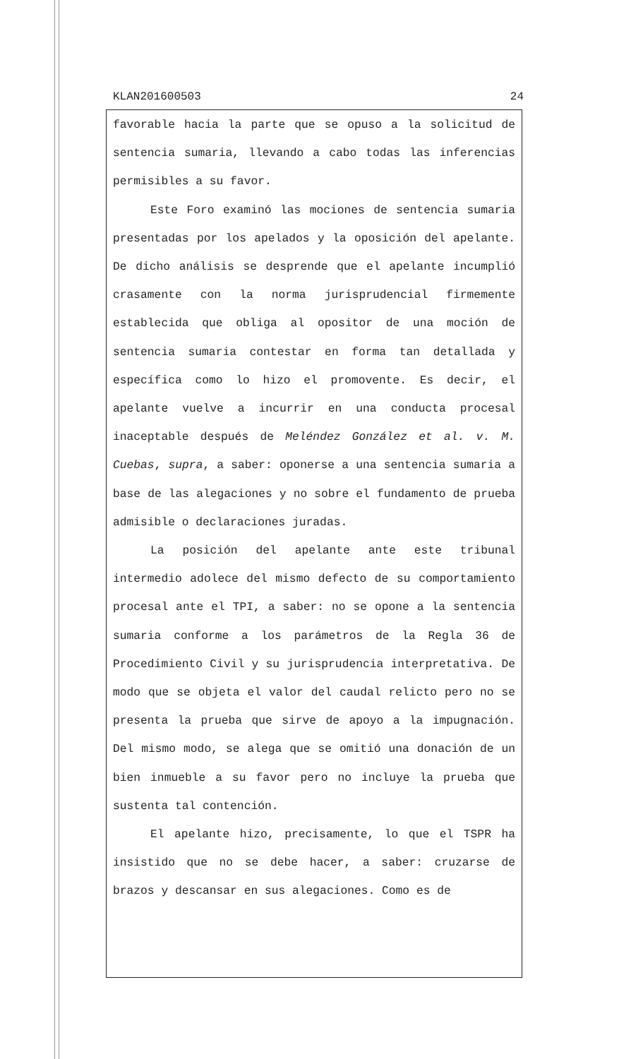KLAN201600503 24
favorable hacia la parte que se opuso a la solicitud de sentencia sumaria, llevando a cabo todas las inferencias permisibles a su favor.
Este Foro examinó las mociones de sentencia sumaria presentadas por los apelados y la oposición del apelante. De dicho análisis se desprende que el apelante incumplió crasamente con la norma jurisprudencial firmemente establecida que obliga al opositor de una moción de sentencia sumaria contestar en forma tan detallada y específica como lo hizo el promovente. Es decir, el apelante vuelve a incurrir en una conducta procesal inaceptable después de Meléndez González et al. v. M. Cuebas, supra, a saber: oponerse a una sentencia sumaria a base de las alegaciones y no sobre el fundamento de prueba admisible o declaraciones juradas.
La posición del apelante ante este tribunal intermedio adolece del mismo defecto de su comportamiento procesal ante el TPI, a saber: no se opone a la sentencia sumaria conforme a los parámetros de la Regla 36 de Procedimiento Civil y su jurisprudencia interpretativa. De modo que se objeta el valor del caudal relicto pero no se presenta la prueba que sirve de apoyo a la impugnación. Del mismo modo, se alega que se omitió una donación de un bien inmueble a su favor pero no incluye la prueba que sustenta tal contención.
El apelante hizo, precisamente, lo que el TSPR ha insistido que no se debe hacer, a saber: cruzarse de brazos y descansar en sus alegaciones. Como es de